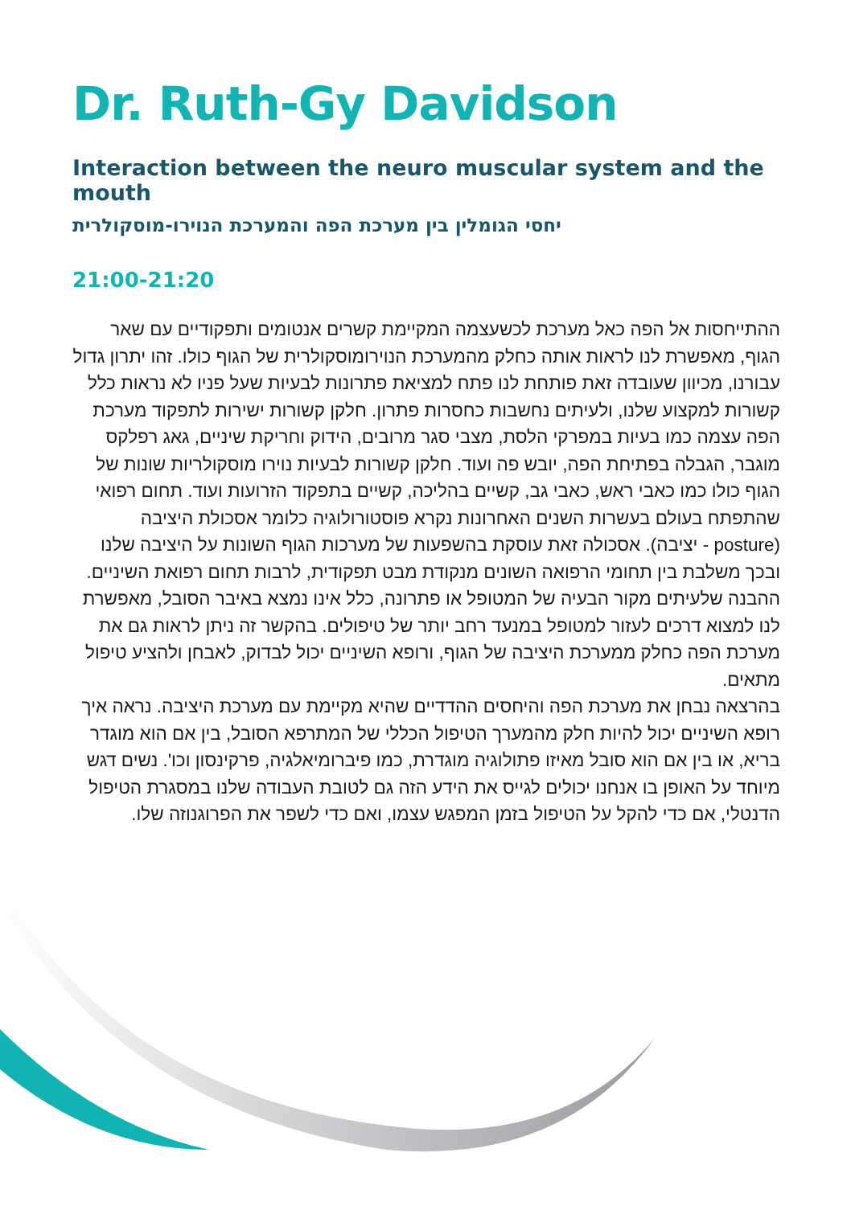Dr. Ruth-Gy Davidson
Interaction between the neuro muscular system and the mouth
יחסי הגומלין בין מערכת הפה והמערכת הנוירו-מוסקולרית
21:00-21:20
ההתייחסות אל הפה כאל מערכת לכשעצמה המקיימת קשרים אנטומים ותפקודיים עם שאר הגוף, מאפשרת לנו לראות אותה כחלק מהמערכת הנוירומוסקולרית של הגוף כולו. זהו יתרון גדול עבורנו, מכיוון שעובדה זאת פותחת לנו פתח למציאת פתרונות לבעיות שעל פניו לא נראות כלל קשורות למקצוע שלנו, ולעיתים נחשבות כחסרות פתרון. חלקן קשורות ישירות לתפקוד מערכת הפה עצמה כמו בעיות במפרקי הלסת, מצבי סגר מרובים, הידוק וחריקת שיניים, גאג רפלקס מוגבר, הגבלה בפתיחת הפה, יובש פה ועוד. חלקן קשורות לבעיות נוירו מוסקולריות שונות של הגוף כולו כמו כאבי ראש, כאבי גב, קשיים בהליכה, קשיים בתפקוד הזרועות ועוד. תחום רפואי שהתפתח בעולם בעשרות השנים האחרונות נקרא פוסטורולוגיה כלומר אסכולת היציבה (posture - יציבה). אסכולה זאת עוסקת בהשפעות של מערכות הגוף השונות על היציבה שלנו ובכך משלבת בין תחומי הרפואה השונים מנקודת מבט תפקודית, לרבות תחום רפואת השיניים. ההבנה שלעיתים מקור הבעיה של המטופל או פתרונה, כלל אינו נמצא באיבר הסובל, מאפשרת לנו למצוא דרכים לעזור למטופל במנעד רחב יותר של טיפולים. בהקשר זה ניתן לראות גם את מערכת הפה כחלק ממערכת היציבה של הגוף, ורופא השיניים יכול לבדוק, לאבחן ולהציע טיפול מתאים.
בהרצאה נבחן את מערכת הפה והיחסים ההדדיים שהיא מקיימת עם מערכת היציבה. נראה איך רופא השיניים יכול להיות חלק מהמערך הטיפול הכללי של המתרפא הסובל, בין אם הוא מוגדר בריא, או בין אם הוא סובל מאיזו פתולוגיה מוגדרת, כמו פיברומיאלגיה, פרקינסון וכו'. נשים דגש מיוחד על האופן בו אנחנו יכולים לגייס את הידע הזה גם לטובת העבודה שלנו במסגרת הטיפול הדנטלי, אם כדי להקל על הטיפול בזמן המפגש עצמו, ואם כדי לשפר את הפרוגנוזה שלו.